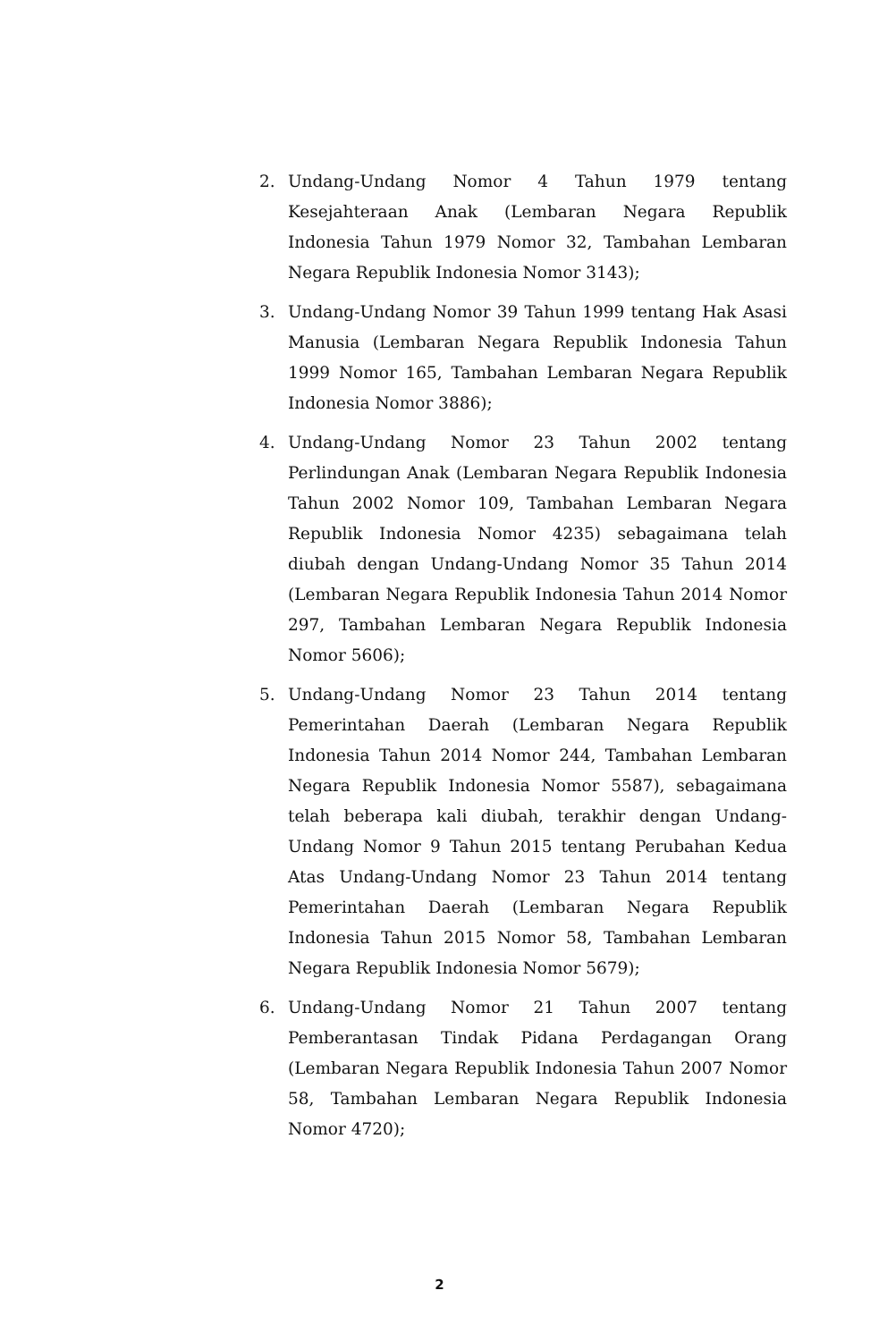2. Undang-Undang Nomor 4 Tahun 1979 tentang Kesejahteraan Anak (Lembaran Negara Republik Indonesia Tahun 1979 Nomor 32, Tambahan Lembaran Negara Republik Indonesia Nomor 3143);
3. Undang-Undang Nomor 39 Tahun 1999 tentang Hak Asasi Manusia (Lembaran Negara Republik Indonesia Tahun 1999 Nomor 165, Tambahan Lembaran Negara Republik Indonesia Nomor 3886);
4. Undang-Undang Nomor 23 Tahun 2002 tentang Perlindungan Anak (Lembaran Negara Republik Indonesia Tahun 2002 Nomor 109, Tambahan Lembaran Negara Republik Indonesia Nomor 4235) sebagaimana telah diubah dengan Undang-Undang Nomor 35 Tahun 2014 (Lembaran Negara Republik Indonesia Tahun 2014 Nomor 297, Tambahan Lembaran Negara Republik Indonesia Nomor 5606);
5. Undang-Undang Nomor 23 Tahun 2014 tentang Pemerintahan Daerah (Lembaran Negara Republik Indonesia Tahun 2014 Nomor 244, Tambahan Lembaran Negara Republik Indonesia Nomor 5587), sebagaimana telah beberapa kali diubah, terakhir dengan Undang-Undang Nomor 9 Tahun 2015 tentang Perubahan Kedua Atas Undang-Undang Nomor 23 Tahun 2014 tentang Pemerintahan Daerah (Lembaran Negara Republik Indonesia Tahun 2015 Nomor 58, Tambahan Lembaran Negara Republik Indonesia Nomor 5679);
6. Undang-Undang Nomor 21 Tahun 2007 tentang Pemberantasan Tindak Pidana Perdagangan Orang (Lembaran Negara Republik Indonesia Tahun 2007 Nomor 58, Tambahan Lembaran Negara Republik Indonesia Nomor 4720);
2